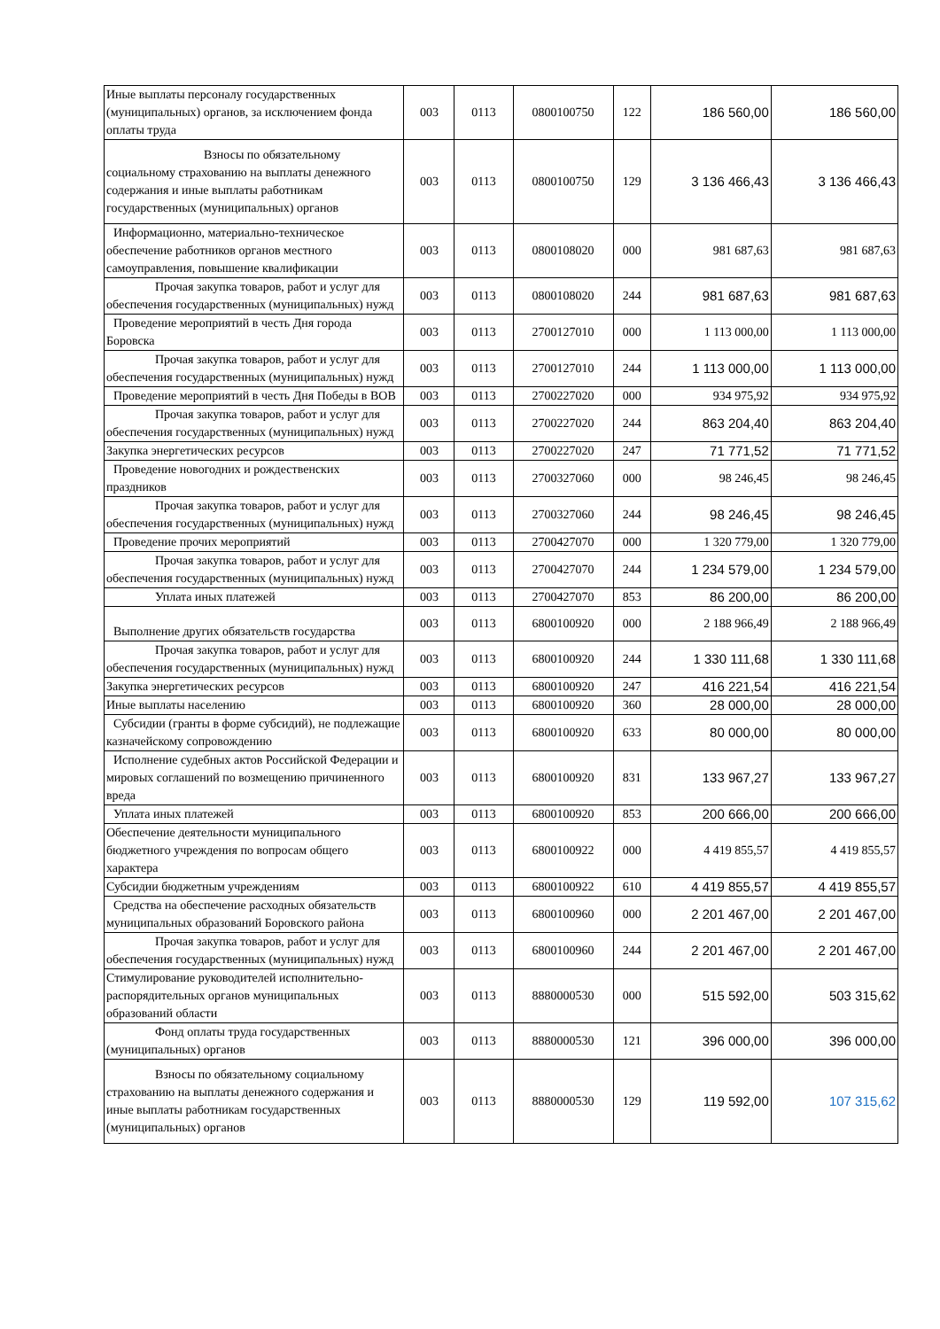| Иные выплаты персоналу государственных (муниципальных) органов, за исключением фонда оплаты труда | 003 | 0113 | 0800100750 | 122 | 186 560,00 | 186 560,00 |
| Взносы по обязательному социальному страхованию на выплаты денежного содержания и иные выплаты работникам государственных (муниципальных) органов | 003 | 0113 | 0800100750 | 129 | 3 136 466,43 | 3 136 466,43 |
| Информационно, материально-техническое обеспечение работников органов местного самоуправления, повышение квалификации | 003 | 0113 | 0800108020 | 000 | 981 687,63 | 981 687,63 |
| Прочая закупка товаров, работ и услуг для обеспечения государственных (муниципальных) нужд | 003 | 0113 | 0800108020 | 244 | 981 687,63 | 981 687,63 |
| Проведение мероприятий в честь Дня города Боровска | 003 | 0113 | 2700127010 | 000 | 1 113 000,00 | 1 113 000,00 |
| Прочая закупка товаров, работ и услуг для обеспечения государственных (муниципальных) нужд | 003 | 0113 | 2700127010 | 244 | 1 113 000,00 | 1 113 000,00 |
| Проведение мероприятий в честь Дня Победы в ВОВ | 003 | 0113 | 2700227020 | 000 | 934 975,92 | 934 975,92 |
| Прочая закупка товаров, работ и услуг для обеспечения государственных (муниципальных) нужд | 003 | 0113 | 2700227020 | 244 | 863 204,40 | 863 204,40 |
| Закупка энергетических ресурсов | 003 | 0113 | 2700227020 | 247 | 71 771,52 | 71 771,52 |
| Проведение новогодних и рождественских праздников | 003 | 0113 | 2700327060 | 000 | 98 246,45 | 98 246,45 |
| Прочая закупка товаров, работ и услуг для обеспечения государственных (муниципальных) нужд | 003 | 0113 | 2700327060 | 244 | 98 246,45 | 98 246,45 |
| Проведение прочих мероприятий | 003 | 0113 | 2700427070 | 000 | 1 320 779,00 | 1 320 779,00 |
| Прочая закупка товаров, работ и услуг для обеспечения государственных (муниципальных) нужд | 003 | 0113 | 2700427070 | 244 | 1 234 579,00 | 1 234 579,00 |
| Уплата иных платежей | 003 | 0113 | 2700427070 | 853 | 86 200,00 | 86 200,00 |
| Выполнение других обязательств государства | 003 | 0113 | 6800100920 | 000 | 2 188 966,49 | 2 188 966,49 |
| Прочая закупка товаров, работ и услуг для обеспечения государственных (муниципальных) нужд | 003 | 0113 | 6800100920 | 244 | 1 330 111,68 | 1 330 111,68 |
| Закупка энергетических ресурсов | 003 | 0113 | 6800100920 | 247 | 416 221,54 | 416 221,54 |
| Иные выплаты населению | 003 | 0113 | 6800100920 | 360 | 28 000,00 | 28 000,00 |
| Субсидии (гранты в форме субсидий), не подлежащие казначейскому сопровождению | 003 | 0113 | 6800100920 | 633 | 80 000,00 | 80 000,00 |
| Исполнение судебных актов Российской Федерации и мировых соглашений по возмещению причиненного вреда | 003 | 0113 | 6800100920 | 831 | 133 967,27 | 133 967,27 |
| Уплата иных платежей | 003 | 0113 | 6800100920 | 853 | 200 666,00 | 200 666,00 |
| Обеспечение деятельности муниципального бюджетного учреждения по вопросам общего характера | 003 | 0113 | 6800100922 | 000 | 4 419 855,57 | 4 419 855,57 |
| Субсидии бюджетным учреждениям | 003 | 0113 | 6800100922 | 610 | 4 419 855,57 | 4 419 855,57 |
| Средства на обеспечение расходных обязательств муниципальных образований Боровского района | 003 | 0113 | 6800100960 | 000 | 2 201 467,00 | 2 201 467,00 |
| Прочая закупка товаров, работ и услуг для обеспечения государственных (муниципальных) нужд | 003 | 0113 | 6800100960 | 244 | 2 201 467,00 | 2 201 467,00 |
| Стимулирование руководителей исполнительно-распорядительных органов муниципальных образований области | 003 | 0113 | 8880000530 | 000 | 515 592,00 | 503 315,62 |
| Фонд оплаты труда государственных (муниципальных) органов | 003 | 0113 | 8880000530 | 121 | 396 000,00 | 396 000,00 |
| Взносы по обязательному социальному страхованию на выплаты денежного содержания и иные выплаты работникам государственных (муниципальных) органов | 003 | 0113 | 8880000530 | 129 | 119 592,00 | 107 315,62 |